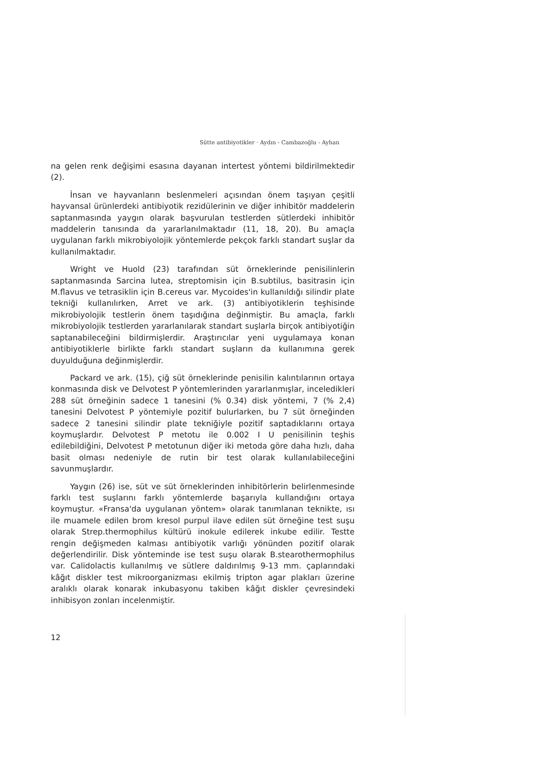Sütte antibiyotikler · Aydın - Cambazoğlu - Ayhan
na gelen renk değişimi esasına dayanan intertest yöntemi bildirilmektedir (2).
İnsan ve hayvanların beslenmeleri açısından önem taşıyan çeşitli hayvansal ürünlerdeki antibiyotik rezidülerinin ve diğer inhibitör maddelerin saptanmasında yaygın olarak başvurulan testlerden sütlerdeki inhibitör maddelerin tanısında da yararlanılmaktadır (11, 18, 20). Bu amaçla uygulanan farklı mikrobiyolojik yöntemlerde pekçok farklı standart suşlar da kullanılmaktadır.
Wright ve Huold (23) tarafından süt örneklerinde penisilinlerin saptanmasında Sarcina lutea, streptomisin için B.subtilus, basitrasin için M.flavus ve tetrasiklin için B.cereus var. Mycoides'in kullanıldığı silindir plate tekniği kullanılırken, Arret ve ark. (3) antibiyotiklerin teşhisinde mikrobiyolojik testlerin önem taşıdığına değinmiştir. Bu amaçla, farklı mikrobiyolojik testlerden yararlanılarak standart suşlarla birçok antibiyotiğin saptanabileceğini bildirmişlerdir. Araştırıcılar yeni uygulamaya konan antibiyotiklerle birlikte farklı standart suşların da kullanımına gerek duyulduğuna değinmişlerdir.
Packard ve ark. (15), çiğ süt örneklerinde penisilin kalıntılarının ortaya konmasında disk ve Delvotest P yöntemlerinden yararlanmışlar, inceledikleri 288 süt örneğinin sadece 1 tanesini (% 0.34) disk yöntemi, 7 (% 2,4) tanesini Delvotest P yöntemiyle pozitif bulurlarken, bu 7 süt örneğinden sadece 2 tanesini silindir plate tekniğiyle pozitif saptadıklarını ortaya koymuşlardır. Delvotest P metotu ile 0.002 I U penisilinin teşhis edilebildiğini, Delvotest P metotunun diğer iki metoda göre daha hızlı, daha basit olması nedeniyle de rutin bir test olarak kullanılabileceğini savunmuşlardır.
Yaygın (26) ise, süt ve süt örneklerinden inhibitörlerin belirlenmesinde farklı test suşlarını farklı yöntemlerde başarıyla kullandığını ortaya koymuştur. «Fransa'da uygulanan yöntem» olarak tanımlanan teknikte, ısı ile muamele edilen brom kresol purpul ilave edilen süt örneğine test suşu olarak Strep.thermophilus kültürü inokule edilerek inkube edilir. Testte rengin değişmeden kalması antibiyotik varlığı yönünden pozitif olarak değerlendirilir. Disk yönteminde ise test suşu olarak B.stearothermophilus var. Calidolactis kullanılmış ve sütlere daldırılmış 9-13 mm. çaplarındaki kâğıt diskler test mikroorganizması ekilmiş tripton agar plakları üzerine aralıklı olarak konarak inkubasyonu takiben kâğıt diskler çevresindeki inhibisyon zonları incelenmiştir.
12